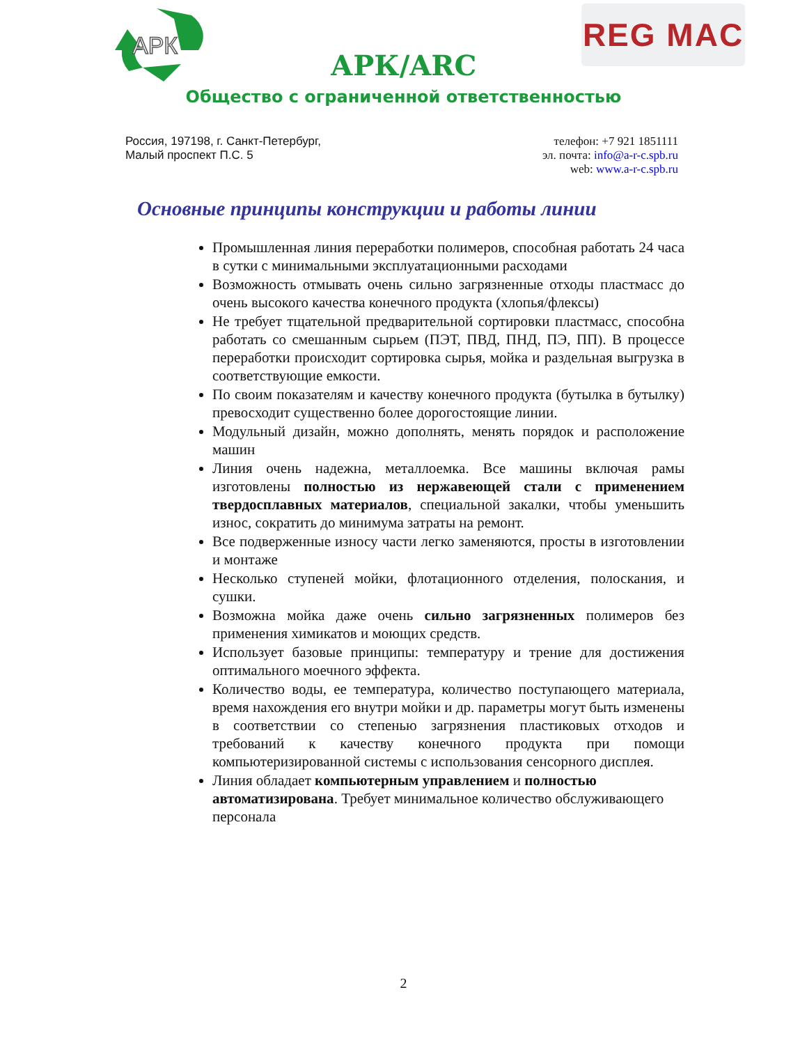АРК
REG MAC
АРК/ARC
Общество с ограниченной ответственностью
Россия, 197198, г. Санкт-Петербург,
Малый проспект П.С. 5
телефон: +7 921 1851111
эл. почта: info@a-r-c.spb.ru
web: www.a-r-c.spb.ru
Основные принципы конструкции и работы линии
Промышленная линия переработки полимеров, способная работать 24 часа в сутки с минимальными эксплуатационными расходами
Возможность отмывать очень сильно загрязненные отходы пластмасс до очень высокого качества конечного продукта (хлопья/флексы)
Не требует тщательной предварительной сортировки пластмасс, способна работать со смешанным сырьем (ПЭТ, ПВД, ПНД, ПЭ, ПП). В процессе переработки происходит сортировка сырья, мойка и раздельная выгрузка в соответствующие емкости.
По своим показателям и качеству конечного продукта (бутылка в бутылку) превосходит существенно более дорогостоящие линии.
Модульный дизайн, можно дополнять, менять порядок и расположение машин
Линия очень надежна, металлоемка. Все машины включая рамы изготовлены полностью из нержавеющей стали с применением твердосплавных материалов, специальной закалки, чтобы уменьшить износ, сократить до минимума затраты на ремонт.
Все подверженные износу части легко заменяются, просты в изготовлении и монтаже
Несколько ступеней мойки, флотационного отделения, полоскания, и сушки.
Возможна мойка даже очень сильно загрязненных полимеров без применения химикатов и моющих средств.
Использует базовые принципы: температуру и трение для достижения оптимального моечного эффекта.
Количество воды, ее температура, количество поступающего материала, время нахождения его внутри мойки и др. параметры могут быть изменены в соответствии со степенью загрязнения пластиковых отходов и требований к качеству конечного продукта при помощи компьютеризированной системы с использования сенсорного дисплея.
Линия обладает компьютерным управлением и полностью автоматизирована. Требует минимальное количество обслуживающего персонала
2